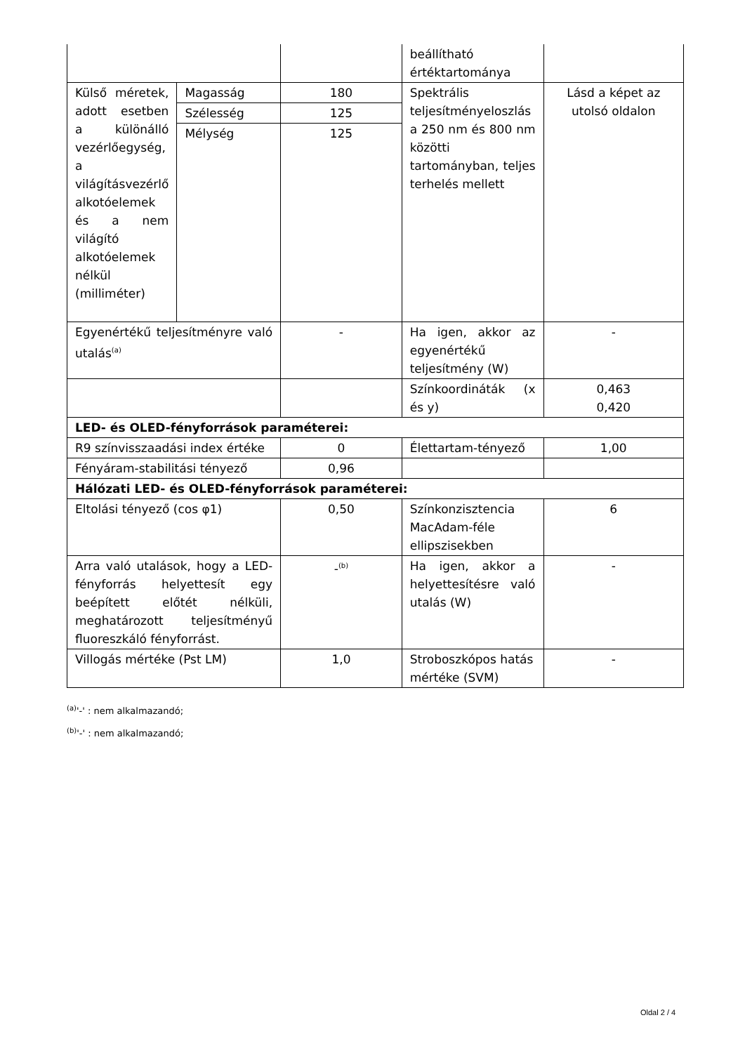| | | | beállítható értéktartománya | |
| Külső méretek, adott esetben a különálló vezérlőegység, a világításvezérlő alkotóelemek és a nem világító alkotóelemek nélkül (milliméter) | Magasság | 180 | Spektrális teljesítményeloszlás a 250 nm és 800 nm közötti tartományban, teljes terhelés mellett | Lásd a képet az utolsó oldalon |
| | Szélesség | 125 | | |
| | Mélység | 125 | | |
| Egyenértékű teljesítményre való utalás<sup>(a)</sup> | | - | Ha igen, akkor az egyenértékű teljesítmény (W) | - |
| | | | Színkoordináták (x és y) | 0,463 0,420 |
| LED- és OLED-fényforrások paraméterei: | | | | |
| R9 színvisszaadási index értéke | | 0 | Élettartam-tényező | 1,00 |
| Fényáram-stabilitási tényező | | 0,96 | | |
| Hálózati LED- és OLED-fényforrások paraméterei: | | | | |
| Eltolási tényező (cos φ1) | | 0,50 | Színkonzisztencia MacAdam-féle ellipszisekben | 6 |
| Arra való utalások, hogy a LED-fényforrás helyettesít egy beépített előtét nélküli, meghatározott teljesítményű fluoreszkáló fényforrást. | | -<sup>(b)</sup> | Ha igen, akkor a helyettesítésre való utalás (W) | - |
| Villogás mértéke (Pst LM) | | 1,0 | Stroboszkópos hatás mértéke (SVM) | - |
<sup>(a)</sup> '-' : nem alkalmazandó;
<sup>(b)</sup> '-' : nem alkalmazandó;
Oldal 2 / 4